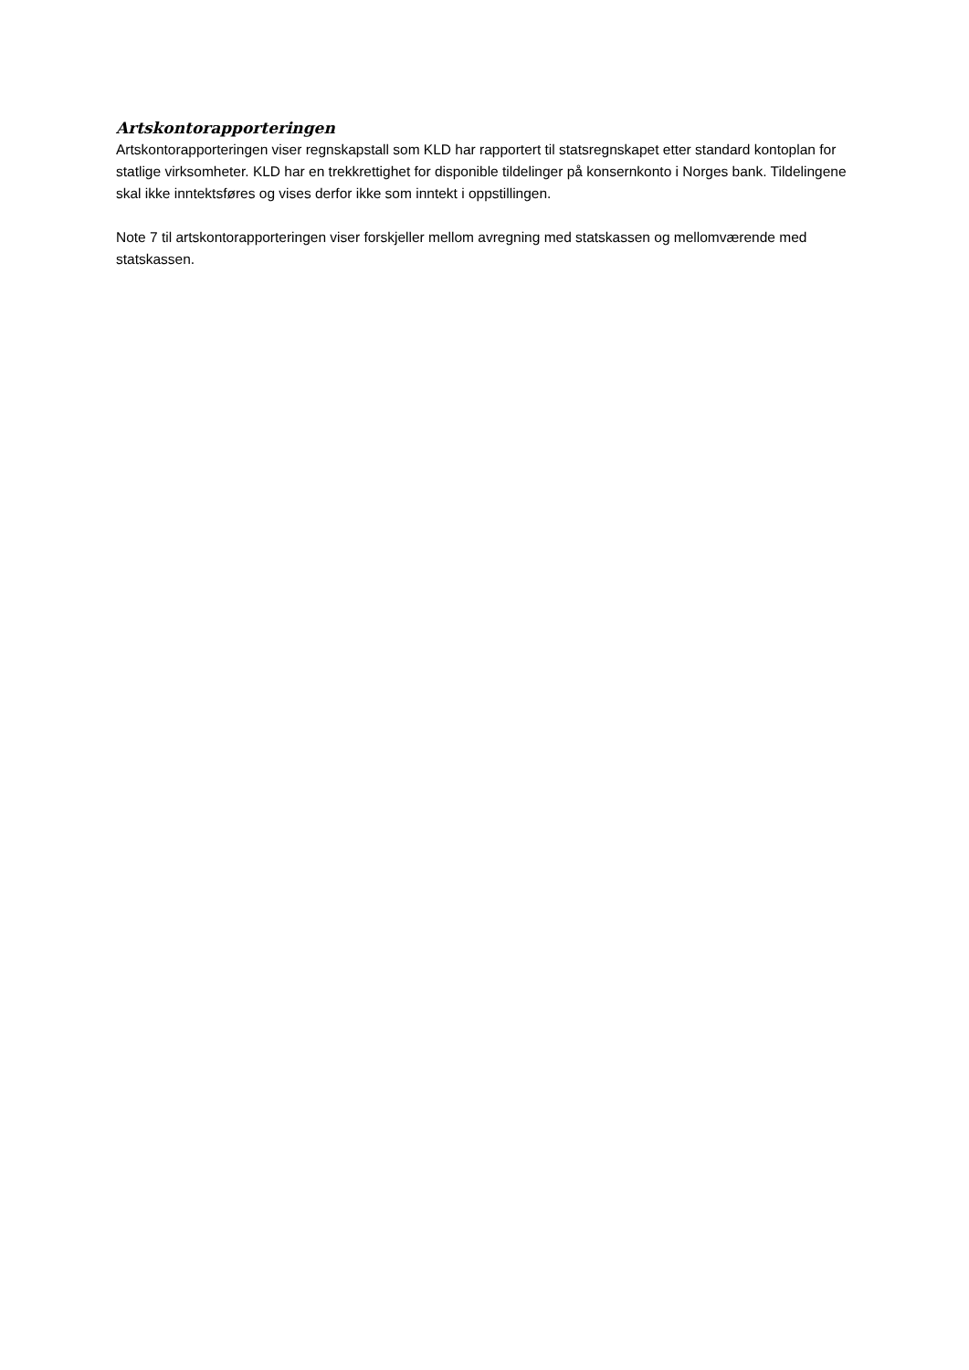Artskontorapporteringen
Artskontorapporteringen viser regnskapstall som KLD har rapportert til statsregnskapet etter standard kontoplan for statlige virksomheter. KLD har en trekkrettighet for disponible tildelinger på konsernkonto i Norges bank. Tildelingene skal ikke inntektsføres og vises derfor ikke som inntekt i oppstillingen.
Note 7 til artskontorapporteringen viser forskjeller mellom avregning med statskassen og mellomværende med statskassen.